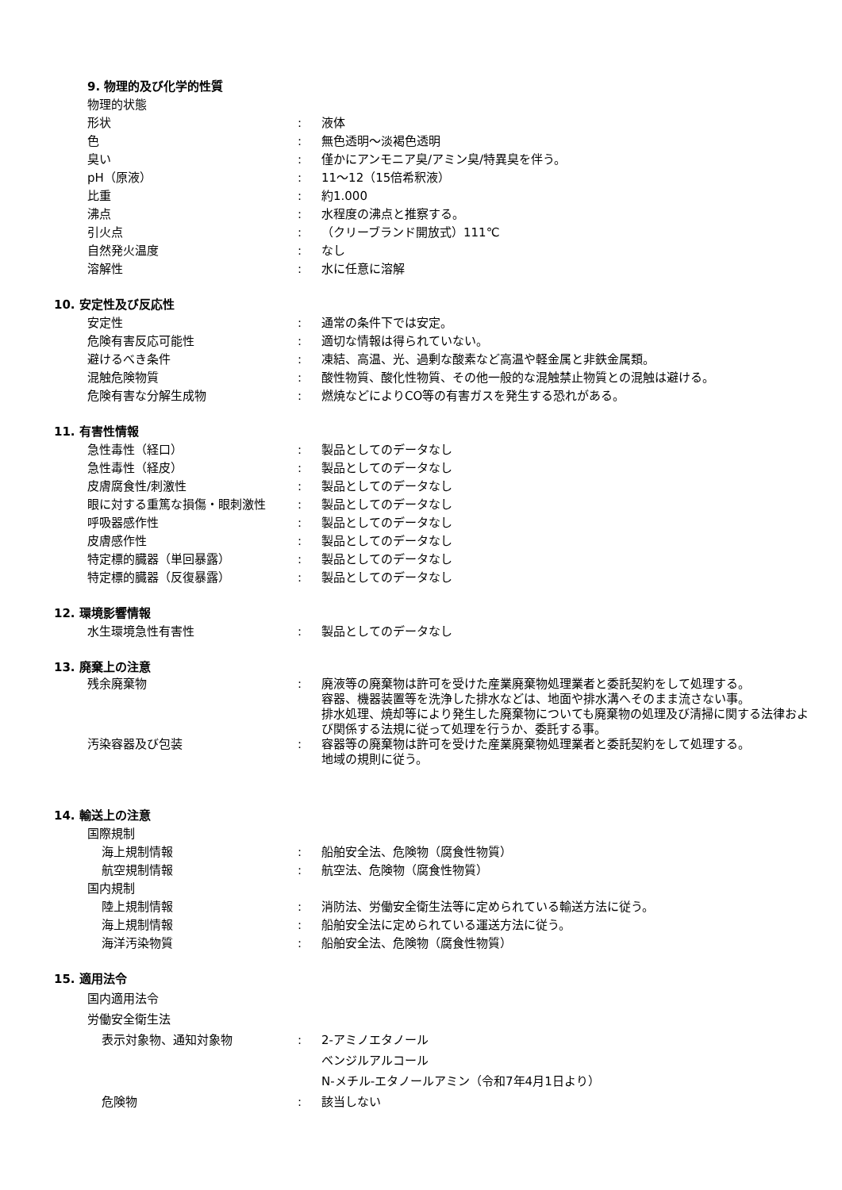9. 物理的及び化学的性質
物理的状態
形状 : 液体
色 : 無色透明～淡褐色透明
臭い : 僅かにアンモニア臭/アミン臭/特異臭を伴う。
pH（原液） : 11～12（15倍希釈液）
比重 : 約1.000
沸点 : 水程度の沸点と推察する。
引火点 : （クリーブランド開放式）111℃
自然発火温度 : なし
溶解性 : 水に任意に溶解
10. 安定性及び反応性
安定性 : 通常の条件下では安定。
危険有害反応可能性 : 適切な情報は得られていない。
避けるべき条件 : 凍結、高温、光、過剰な酸素など高温や軽金属と非鉄金属類。
混触危険物質 : 酸性物質、酸化性物質、その他一般的な混触禁止物質との混触は避ける。
危険有害な分解生成物 : 燃焼などによりCO等の有害ガスを発生する恐れがある。
11. 有害性情報
急性毒性（経口） : 製品としてのデータなし
急性毒性（経皮） : 製品としてのデータなし
皮膚腐食性/刺激性 : 製品としてのデータなし
眼に対する重篤な損傷・眼刺激性 : 製品としてのデータなし
呼吸器感作性 : 製品としてのデータなし
皮膚感作性 : 製品としてのデータなし
特定標的臓器（単回暴露） : 製品としてのデータなし
特定標的臓器（反復暴露） : 製品としてのデータなし
12. 環境影響情報
水生環境急性有害性 : 製品としてのデータなし
13. 廃棄上の注意
残余廃棄物 : 廃液等の廃棄物は許可を受けた産業廃棄物処理業者と委託契約をして処理する。
容器、機器装置等を洗浄した排水などは、地面や排水溝へそのまま流さない事。
排水処理、焼却等により発生した廃棄物についても廃棄物の処理及び清掃に関する法律および関係する法規に従って処理を行うか、委託する事。
汚染容器及び包装 : 容器等の廃棄物は許可を受けた産業廃棄物処理業者と委託契約をして処理する。
地域の規則に従う。
14. 輸送上の注意
国際規制
海上規制情報 : 船舶安全法、危険物（腐食性物質）
航空規制情報 : 航空法、危険物（腐食性物質）
国内規制
陸上規制情報 : 消防法、労働安全衛生法等に定められている輸送方法に従う。
海上規制情報 : 船舶安全法に定められている運送方法に従う。
海洋汚染物質 : 船舶安全法、危険物（腐食性物質）
15. 適用法令
国内適用法令
労働安全衛生法
表示対象物、通知対象物 : 2-アミノエタノール
ベンジルアルコール
N-メチル-エタノールアミン（令和7年4月1日より）
危険物 : 該当しない